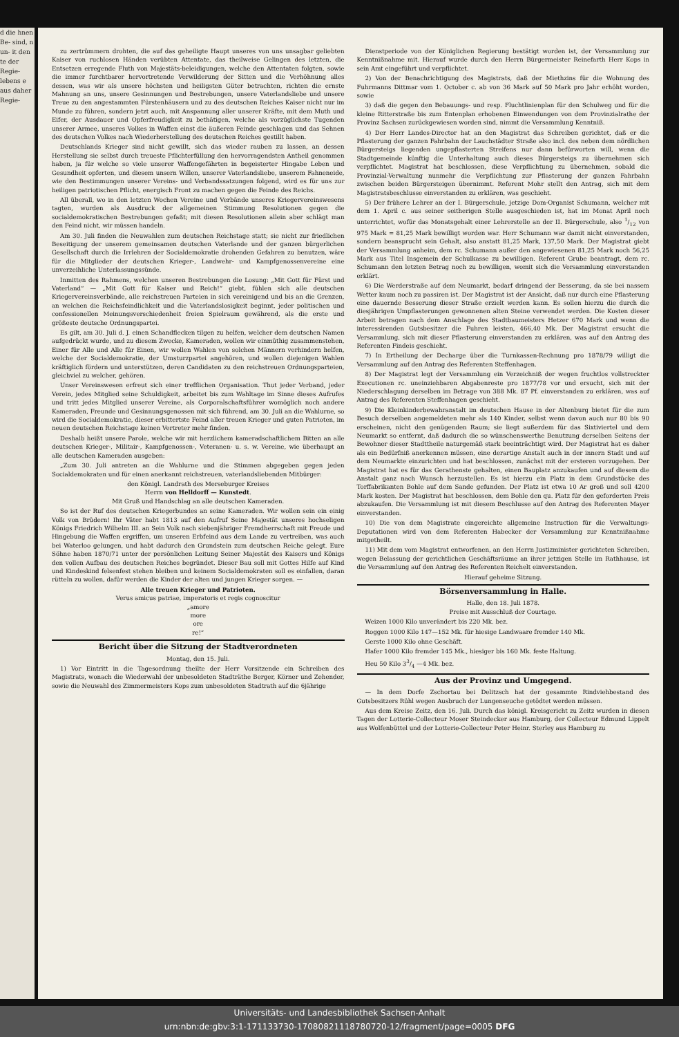d die hnen Be- sind, n un- it den te der Regie- lebens e aus daher Regie-
zu zertrümmern drohten, die auf das geheiligte Haupt unseres von uns unsagbar geliebten Kaiser von ruchlosen Händen verübten Attentate, das theilweise Gelingen des letzten, die Entsetzen erregende Fluth von Majestäts-beleidigungen, welche den Attentaten folgten, sowie die immer furchtbarer hervortretende Verwilderung der Sitten und die Verhöhnung alles dessen, was wir als unsere höchsten und heiligsten Güter betrachten, richten die ernste Mahnung an uns, unsere Gesinnungen und Bestrebungen, unsere Vaterlandsliebe und unsere Treue zu den angestammten Fürstenhäusern und zu des deutschen Reiches Kaiser nicht nur im Munde zu führen, sondern jetzt auch, mit Anspannung aller unserer Kräfte, mit dem Muth und Eifer, der Ausdauer und Opferfreudigkeit zu bethätigen, welche als vorzüglichste Tugenden unserer Armee, unseres Volkes in Waffen einst die äußeren Feinde geschlagen und das Sehnen des deutschen Volkes nach Wiederherstellung des deutschen Reiches gestillt haben.
Deutschlands Krieger sind nicht gewillt, sich das wieder rauben zu lassen, an dessen Herstellung sie selbst durch treueste Pflichterfüllung den hervorragendsten Antheil genommen haben, ja für welche so viele unserer Waffengefährten in begeisterter Hingabe Leben und Gesundheit opferten, und diesem unsern Willen, unserer Vaterlandsliebe, unserem Fahneneide, wie den Bestimmungen unserer Vereins- und Verbandssatzungen folgend, wird es für uns zur heiligen patriotischen Pflicht, energisch Front zu machen gegen die Feinde des Reichs.
All überall, wo in den letzten Wochen Vereine und Verbände unseres Kriegervereinswesens tagten, wurden als Ausdruck der allgemeinen Stimmung Resolutionen gegen die socialdemokratischen Bestrebungen gefaßt; mit diesen Resolutionen allein aber schlägt man den Feind nicht, wir müssen handeln.
Am 30. Juli finden die Neuwahlen zum deutschen Reichstage statt; sie nicht zur friedlichen Beseitigung der unserem gemeinsamen deutschen Vaterlande und der ganzen bürgerlichen Gesellschaft durch die Irrlehren der Socialdemokratie drohenden Gefahren zu benutzen, wäre für die Mitglieder der deutschen Krieger-, Landwehr- und Kampfgenossenvereine eine unverzeihliche Unterlassungssünde.
Inmitten des Rahmens, welchen unseren Bestrebungen die Losung: „Mit Gott für Fürst und Vaterland“ — „Mit Gott für Kaiser und Reich!“ giebt, fühlen sich alle deutschen Kriegervereinsverbände, alle reichstreuen Parteien in sich vereinigend und bis an die Grenzen, an welchen die Reichsfeindlichkeit und die Vaterlandslosigkeit beginnt, jeder politischen und confessionellen Meinungsverschiedenheit freien Spielraum gewährend, als die erste und größeste deutsche Ordnungspartei.
Es gilt, am 30. Juli d. J. einen Schandflecken tilgen zu helfen, welcher dem deutschen Namen aufgedrückt wurde, und zu diesem Zwecke, Kameraden, wollen wir einmüthig zusammenstehen, Einer für Alle und Alle für Einen, wir wollen Wahlen von solchen Männern verhindern helfen, welche der Socialdemokratie, der Umsturzpartei angehören, und wollen diejenigen Wahlen kräftiglich fördern und unterstützen, deren Candidaten zu den reichstreuen Ordnungsparteien, gleichviel zu welcher, gehören.
Unser Vereinswesen erfreut sich einer trefflichen Organisation. Thut jeder Verband, jeder Verein, jedes Mitglied seine Schuldigkeit, arbeitet bis zum Wahltage im Sinne dieses Aufrufes und tritt jedes Mitglied unserer Vereine, als Corporalschaftsführer womöglich noch andere Kameraden, Freunde und Gesinnungsgenossen mit sich führend, am 30. Juli an die Wahlurne, so wird die Socialdemokratie, dieser erbittertste Feind aller treuen Krieger und guten Patrioten, im neuen deutschen Reichstage keinen Vertreter mehr finden.
Deshalb heißt unsere Parole, welche wir mit herzlichem kameradschaftlichem Bitten an alle deutschen Krieger-, Militair-, Kampfgenossen-, Veteranen- u. s. w. Vereine, wie überhaupt an alle deutschen Kameraden ausgeben:
„Zum 30. Juli antreten an die Wahlurne und die Stimmen abgegeben gegen jeden Socialdemokraten und für einen anerkannt reichstreuen, vaterlandsliebenden Mitbürger:
den Königl. Landrath des Merseburger Kreises
Herrn von Helldorff — Kunstedt.
Mit Gruß und Handschlag an alle deutschen Kameraden.
So ist der Ruf des deutschen Kriegerbundes an seine Kameraden. Wir wollen sein ein einig Volk von Brüdern! Ihr Väter habt 1813 auf den Aufruf Seine Majestät unseres hochseligen Königs Friedrich Wilhelm III. an Sein Volk nach siebenjähriger Fremdherrschaft mit Freude und Hingebung die Waffen ergriffen, um unseren Erbfeind aus dem Lande zu vertreiben, was auch bei Waterloo gelungen, und habt dadurch den Grundstein zum deutschen Reiche gelegt. Eure Söhne haben 1870/71 unter der persönlichen Leitung Seiner Majestät des Kaisers und Königs den vollen Aufbau des deutschen Reiches begründet. Dieser Bau soll mit Gottes Hilfe auf Kind und Kindeskind felsenfest stehen bleiben und keinem Socialdemokraten soll es einfallen, daran rütteln zu wollen, dafür werden die Kinder der alten und jungen Krieger sorgen. —
Alle treuen Krieger und Patrioten.
Verus amicus patriae, imperatoris et regis cognoscitur
„amore
more
ore
re!“
Bericht über die Sitzung der Stadtverordneten
Montag, den 15. Juli.
1) Vor Eintritt in die Tagesordnung theilte der Herr Vorsitzende ein Schreiben des Magistrats, wonach die Wiederwahl der unbesoldeten Stadträthe Berger, Körner und Zehender, sowie die Neuwahl des Zimmermeisters Kops zum unbesoldeten Stadtrath auf die 6jährige
Dienstperiode von der Königlichen Regierung bestätigt worden ist, der Versammlung zur Kenntnißnahme mit. Hierauf wurde durch den Herrn Bürgermeister Reinefarth Herr Kops in sein Amt eingeführt und verpflichtet.
2) Von der Benachrichtigung des Magistrats, daß der Miethzins für die Wohnung des Fuhrmanns Dittmar vom 1. October c. ab von 36 Mark auf 50 Mark pro Jahr erhöht worden, sowie
3) daß die gegen den Bebauungs- und resp. Fluchtlinienplan für den Schulweg und für die kleine Ritterstraße bis zum Entenplan erhobenen Einwendungen von dem Provinzialrathe der Provinz Sachsen zurückgewiesen worden sind, nimmt die Versammlung Kenntniß.
4) Der Herr Landes-Director hat an den Magistrat das Schreiben gerichtet, daß er die Pflasterung der ganzen Fahrbahn der Lauchstädter Straße also incl. des neben dem nördlichen Bürgersteigs liegenden ungepflasterten Streifens nur dann befürworten will, wenn die Stadtgemeinde künftig die Unterhaltung auch dieses Bürgersteigs zu übernehmen sich verpflichtet. Magistrat hat beschlossen, diese Verpflichtung zu übernehmen, sobald die Provinzial-Verwaltung nunmehr die Verpflichtung zur Pflasterung der ganzen Fahrbahn zwischen beiden Bürgersteigen übernimmt. Referent Mohr stellt den Antrag, sich mit dem Magistratsbeschlusse einverstanden zu erklären, was geschieht.
5) Der frühere Lehrer an der I. Bürgerschule, jetzige Dom-Organist Schumann, welcher mit dem 1. April c. aus seiner seitherigen Stelle ausgeschieden ist, hat im Monat April noch unterrichtet, wofür das Monatsgehalt einer Lehrerstelle an der II. Bürgerschule, also 1/12 von 975 Mark = 81,25 Mark bewilligt worden war. Herr Schumann war damit nicht einverstanden, sondern beansprucht sein Gehalt, also anstatt 81,25 Mark, 137,50 Mark. Der Magistrat giebt der Versammlung anheim, dem rc. Schumann außer den angewiesenen 81,25 Mark noch 56,25 Mark aus Titel Insgemein der Schulkasse zu bewilligen. Referent Grube beantragt, dem rc. Schumann den letzten Betrag noch zu bewilligen, womit sich die Versammlung einverstanden erklärt.
6) Die Werderstraße auf dem Neumarkt, bedarf dringend der Besserung, da sie bei nassem Wetter kaum noch zu passiren ist. Der Magistrat ist der Ansicht, daß nur durch eine Pflasterung eine dauernde Besserung dieser Straße erzielt werden kann. Es sollen hierzu die durch die diesjährigen Umpflasterungen gewonnenen alten Steine verwendet werden. Die Kosten dieser Arbeit betragen nach dem Anschlage des Stadtbaumeisters Hetzer 670 Mark und wenn die interessirenden Gutsbesitzer die Fuhren leisten, 466,40 Mk. Der Magistrat ersucht die Versammlung, sich mit dieser Pflasterung einverstanden zu erklären, was auf den Antrag des Referenten Findeis geschieht.
7) In Ertheilung der Decharge über die Turnkassen-Rechnung pro 1878/79 willigt die Versammlung auf den Antrag des Referenten Steffenhagen.
8) Der Magistrat legt der Versammlung ein Verzeichniß der wegen fruchtlos vollstreckter Executionen rc. uneinziehbaren Abgabenreste pro 1877/78 vor und ersucht, sich mit der Niederschlagung derselben im Betrage von 388 Mk. 87 Pf. einverstanden zu erklären, was auf Antrag des Referenten Steffenhagen geschieht.
9) Die Kleinkinderbewahranstalt im deutschen Hause in der Altenburg bietet für die zum Besuch derselben angemeldeten mehr als 140 Kinder, selbst wenn davon auch nur 80 bis 90 erscheinen, nicht den genügenden Raum; sie liegt außerdem für das Sixtiviertel und dem Neumarkt so entfernt, daß dadurch die so wünschenswerthe Benutzung derselben Seitens der Bewohner dieser Stadttheile naturgemäß stark beeinträchtigt wird. Der Magistrat hat es daher als ein Bedürfniß anerkennen müssen, eine derartige Anstalt auch in der innern Stadt und auf dem Neumarkte einzurichten und hat beschlossen, zunächst mit der ersteren vorzugehen. Der Magistrat hat es für das Gerathenste gehalten, einen Bauplatz anzukaufen und auf diesem die Anstalt ganz nach Wunsch herzustellen. Es ist hierzu ein Platz in dem Grundstücke des Torffabrikanten Bohle auf dem Sande gefunden. Der Platz ist etwa 10 Ar groß und soll 4200 Mark kosten. Der Magistrat hat beschlossen, dem Bohle den qu. Platz für den geforderten Preis abzukaufen. Die Versammlung ist mit diesem Beschlusse auf den Antrag des Referenten Mayer einverstanden.
10) Die von dem Magistrate eingereichte allgemeine Instruction für die Verwaltungs-Deputationen wird von dem Referenten Habecker der Versammlung zur Kenntnißnahme mitgetheilt.
11) Mit dem vom Magistrat entworfenen, an den Herrn Justizminister gerichteten Schreiben, wegen Belassung der gerichtlichen Geschäftsräume an ihrer jetzigen Stelle im Rathhause, ist die Versammlung auf den Antrag des Referenten Reichelt einverstanden.
Hierauf geheime Sitzung.
Börsenversammlung in Halle.
Halle, den 18. Juli 1878.
Preise mit Ausschluß der Courtage.
Weizen 1000 Kilo unverändert bis 220 Mk. bez.
Roggen 1000 Kilo 147—152 Mk. für hiesige Landwaare fremder 140 Mk.
Gerste 1000 Kilo ohne Geschäft.
Hafer 1000 Kilo fremder 145 Mk., hiesiger bis 160 Mk. feste Haltung.
Heu 50 Kilo 33/4 —4 Mk. bez.
Aus der Provinz und Umgegend.
— In dem Dorfe Zschortau bei Delitzsch hat der gesammte Rindviehbestand des Gutsbesitzers Rühl wegen Ausbruch der Lungenseuche getödtet werden müssen.
Aus dem Kreise Zeitz, den 16. Juli. Durch das königl. Kreisgericht zu Zeitz wurden in diesen Tagen der Lotterie-Collecteur Moser Steindecker aus Hamburg, der Collecteur Edmund Lippelt aus Wolfenbüttel und der Lotterie-Collecteur Peter Heinr. Sterley aus Hamburg zu
Universitäts- und Landesbibliothek Sachsen-Anhalt
urn:nbn:de:gbv:3:1-171133730-17080821118780720-12/fragment/page=0005 DFG